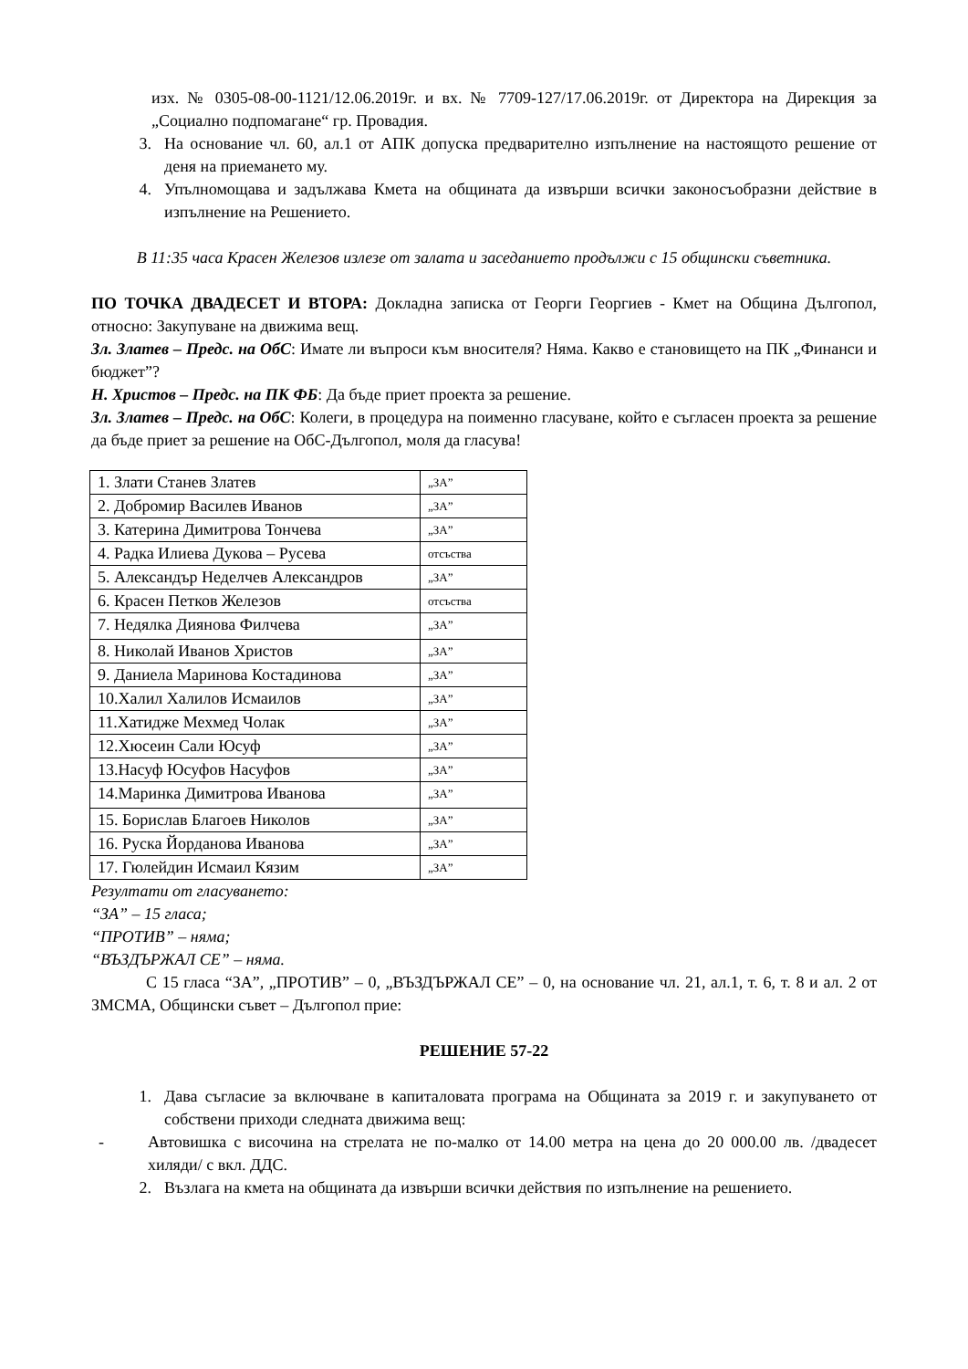изх. № 0305-08-00-1121/12.06.2019г. и вх. № 7709-127/17.06.2019г. от Директора на Дирекция за „Социално подпомагане“ гр. Провадия.
3. На основание чл. 60, ал.1 от АПК допуска предварително изпълнение на настоящото решение от деня на приемането му.
4. Упълномощава и задължава Кмета на общината да извърши всички законосъобразни действие в изпълнение на Решението.
В 11:35 часа Красен Железов излезе от залата и заседанието продължи с 15 общински съветника.
ПО ТОЧКА ДВАДЕСЕТ И ВТОРА: Докладна записка от Георги Георгиев - Кмет на Община Дългопол, относно: Закупуване на движима вещ.
Зл. Златев – Предс. на ОбС: Имате ли въпроси към вносителя? Няма. Какво е становището на ПК „Финанси и бюджет”?
Н. Христов – Предс. на ПК ФБ: Да бъде приет проекта за решение.
Зл. Златев – Предс. на ОбС: Колеги, в процедура на поименно гласуване, който е съгласен проекта за решение да бъде приет за решение на ОбС-Дългопол, моля да гласува!
| 1. Злати Станев Златев | „ЗА” |
| 2. Добромир Василев Иванов | „ЗА” |
| 3. Катерина Димитрова Тончева | „ЗА” |
| 4. Радка Илиева Дукова – Русева | отсъства |
| 5. Александър Неделчев Александров | „ЗА” |
| 6. Красен Петков Железов | отсъства |
| 7. Недялка Диянова Филчева | „ЗА” |
| 8. Николай Иванов Христов | „ЗА” |
| 9. Даниела Маринова Костадинова | „ЗА” |
| 10.Халил Халилов Исмаилов | „ЗА” |
| 11.Хатидже Мехмед Чолак | „ЗА” |
| 12.Хюсеин Сали Юсуф | „ЗА” |
| 13.Насуф Юсуфов Насуфов | „ЗА” |
| 14.Маринка Димитрова Иванова | „ЗА” |
| 15. Борислав Благоев Николов | „ЗА” |
| 16. Руска Йорданова Иванова | „ЗА” |
| 17. Гюлейдин Исмаил Кязим | „ЗА” |
Резултати от гласуването:
“ЗА” – 15 гласа;
“ПРОТИВ” – няма;
“ВЪЗДЪРЖАЛ СЕ” – няма.
С 15 гласа “ЗА”, „ПРОТИВ” – 0, „ВЪЗДЪРЖАЛ СЕ” – 0, на основание чл. 21, ал.1, т. 6, т. 8 и ал. 2 от ЗМСМА, Общински съвет – Дългопол прие:
РЕШЕНИЕ 57-22
1. Дава съгласие за включване в капиталовата програма на Общината за 2019 г. и закупуването от собствени приходи следната движима вещ:
- Автовишка с височина на стрелата не по-малко от 14.00 метра на цена до 20 000.00 лв. /двадесет хиляди/ с вкл. ДДС.
2. Възлага на кмета на общината да извърши всички действия по изпълнение на решението.